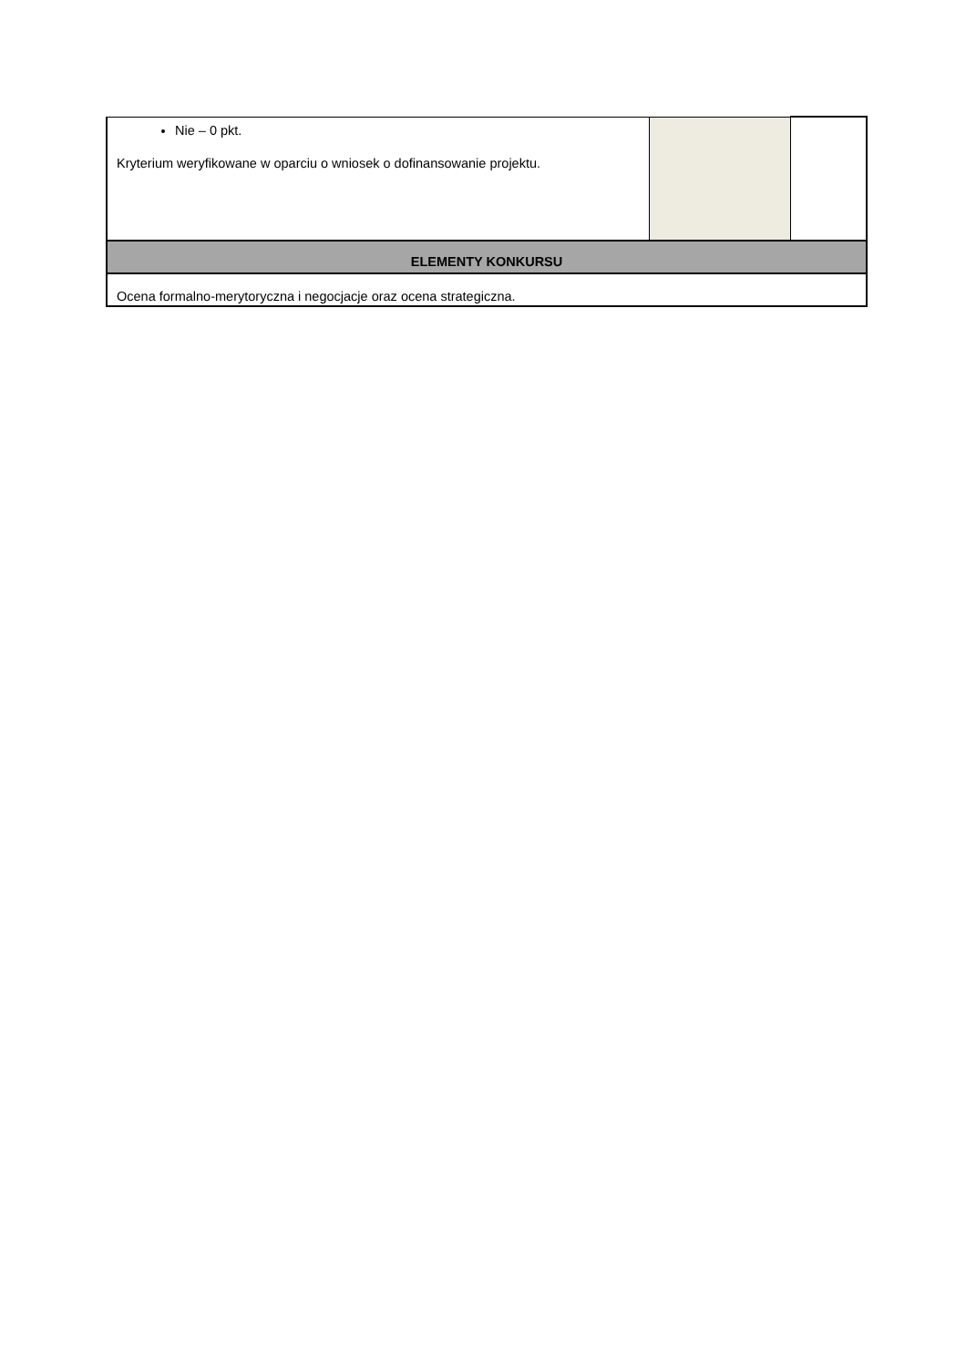| Nie – 0 pkt. Kryterium weryfikowane w oparciu o wniosek o dofinansowanie projektu. | | |
| ELEMENTY KONKURSU | | |
| Ocena formalno-merytoryczna i negocjacje oraz ocena strategiczna. | | |